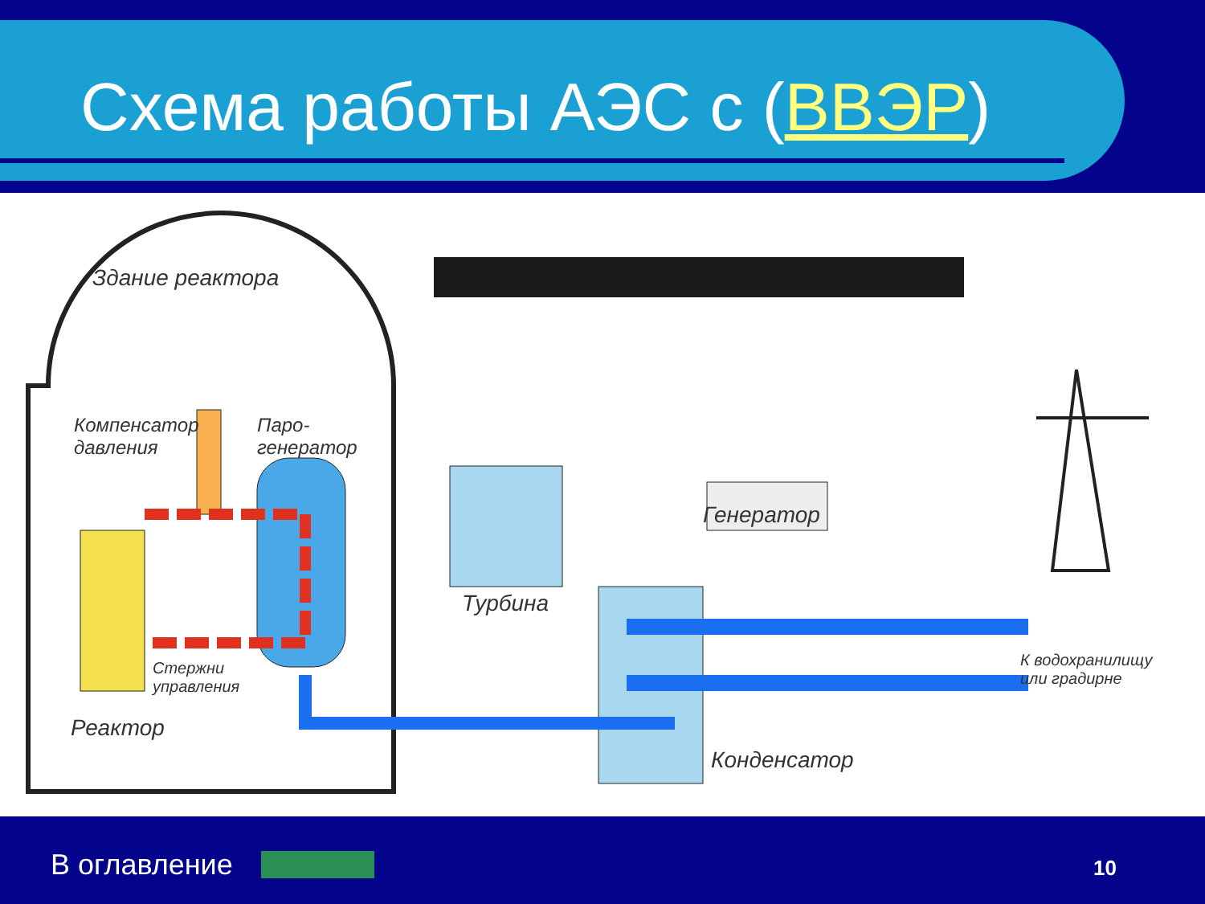Схема работы АЭС с (ВВЭР)
Здание реактора
Компенсатор
давления
Паро-
генератор
Генератор
Стержни
управления
Турбина
К водохранилищу
или градирне
Реактор
Конденсатор
В оглавление 10